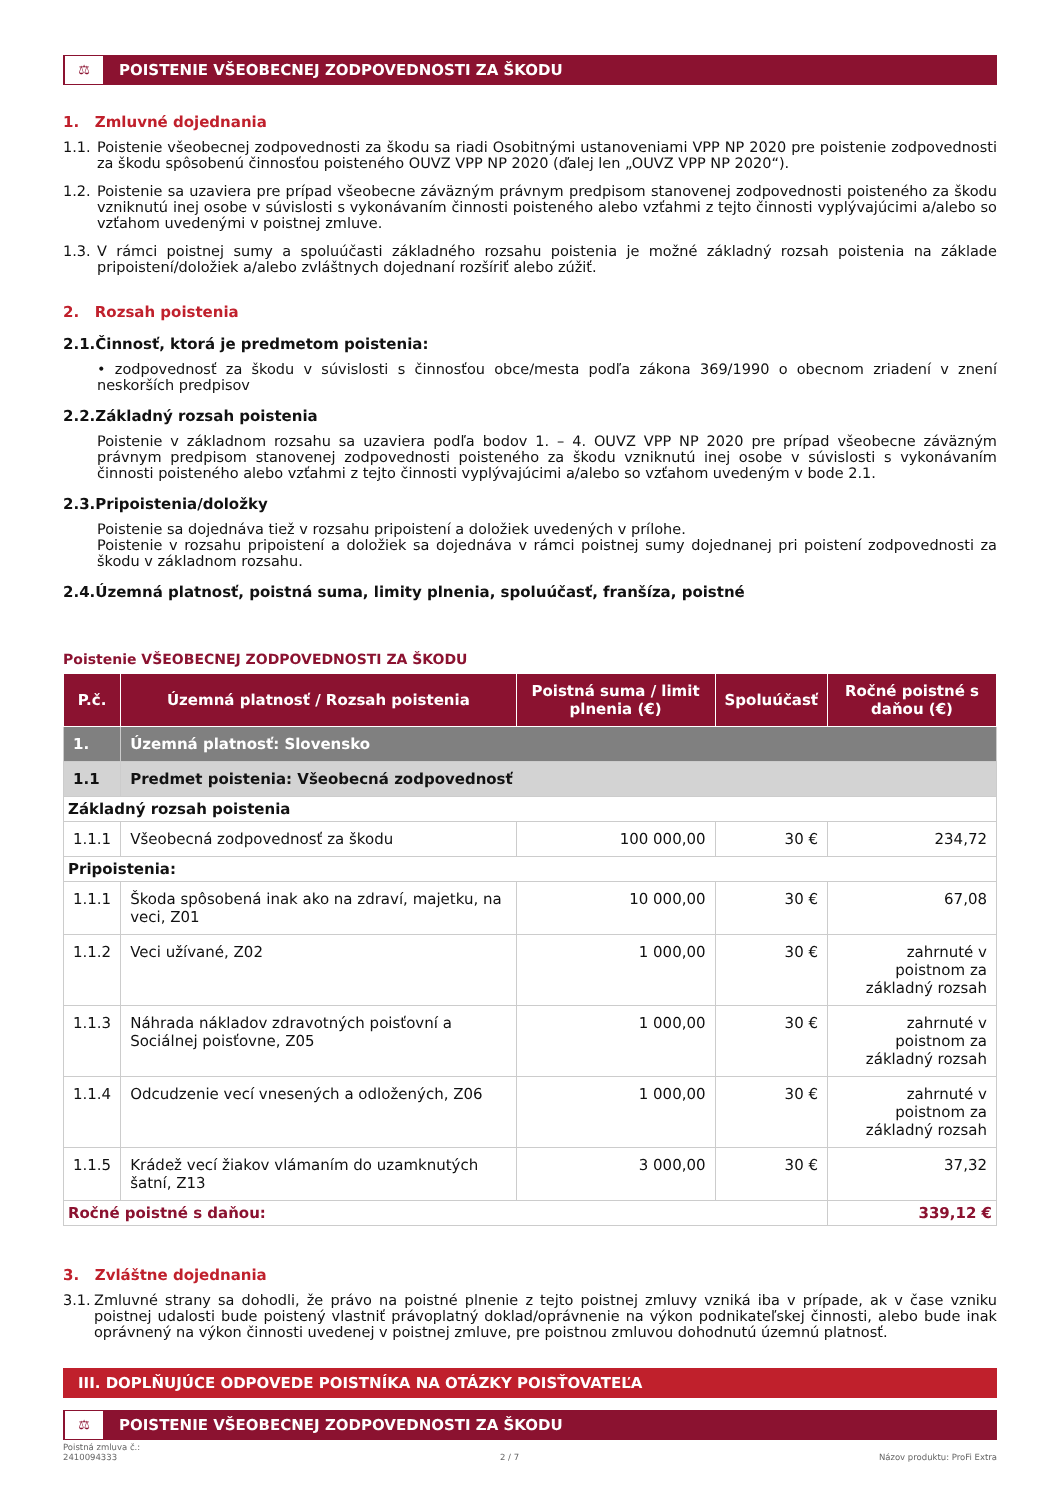⚖
POISTENIE VŠEOBECNEJ ZODPOVEDNOSTI ZA ŠKODU
1. Zmluvné dojednania
1.1. Poistenie všeobecnej zodpovednosti za škodu sa riadi Osobitnými ustanoveniami VPP NP 2020 pre poistenie zodpovednosti za škodu spôsobenú činnosťou poisteného OUVZ VPP NP 2020 (ďalej len „OUVZ VPP NP 2020“).
1.2. Poistenie sa uzaviera pre prípad všeobecne záväzným právnym predpisom stanovenej zodpovednosti poisteného za škodu vzniknutú inej osobe v súvislosti s vykonávaním činnosti poisteného alebo vzťahmi z tejto činnosti vyplývajúcimi a/alebo so vzťahom uvedenými v poistnej zmluve.
1.3. V rámci poistnej sumy a spoluúčasti základného rozsahu poistenia je možné základný rozsah poistenia na základe pripoistení/doložiek a/alebo zvláštnych dojednaní rozšíriť alebo zúžiť.
2. Rozsah poistenia
2.1.Činnosť, ktorá je predmetom poistenia:
• zodpovednosť za škodu v súvislosti s činnosťou obce/mesta podľa zákona 369/1990 o obecnom zriadení v znení neskorších predpisov
2.2.Základný rozsah poistenia
Poistenie v základnom rozsahu sa uzaviera podľa bodov 1. – 4. OUVZ VPP NP 2020 pre prípad všeobecne záväzným právnym predpisom stanovenej zodpovednosti poisteného za škodu vzniknutú inej osobe v súvislosti s vykonávaním činnosti poisteného alebo vzťahmi z tejto činnosti vyplývajúcimi a/alebo so vzťahom uvedeným v bode 2.1.
2.3.Pripoistenia/doložky
Poistenie sa dojednáva tiež v rozsahu pripoistení a doložiek uvedených v prílohe.
Poistenie v rozsahu pripoistení a doložiek sa dojednáva v rámci poistnej sumy dojednanej pri poistení zodpovednosti za škodu v základnom rozsahu.
2.4.Územná platnosť, poistná suma, limity plnenia, spoluúčasť, franšíza, poistné
Poistenie VŠEOBECNEJ ZODPOVEDNOSTI ZA ŠKODU
| P.č. | Územná platnosť / Rozsah poistenia | Poistná suma / limit plnenia (€) | Spoluúčasť | Ročné poistné s daňou (€) |
| --- | --- | --- | --- | --- |
| 1. | Územná platnosť: Slovensko | | | |
| 1.1 | Predmet poistenia: Všeobecná zodpovednosť | | | |
| Základný rozsah poistenia | | | | |
| 1.1.1 | Všeobecná zodpovednosť za škodu | 100 000,00 | 30 € | 234,72 |
| Pripoistenia: | | | | |
| 1.1.1 | Škoda spôsobená inak ako na zdraví, majetku, na veci, Z01 | 10 000,00 | 30 € | 67,08 |
| 1.1.2 | Veci užívané, Z02 | 1 000,00 | 30 € | zahrnuté v poistnom za základný rozsah |
| 1.1.3 | Náhrada nákladov zdravotných poisťovní a Sociálnej poisťovne, Z05 | 1 000,00 | 30 € | zahrnuté v poistnom za základný rozsah |
| 1.1.4 | Odcudzenie vecí vnesených a odložených, Z06 | 1 000,00 | 30 € | zahrnuté v poistnom za základný rozsah |
| 1.1.5 | Krádež vecí žiakov vlámaním do uzamknutých šatní, Z13 | 3 000,00 | 30 € | 37,32 |
| Ročné poistné s daňou: | | | | 339,12 € |
3. Zvláštne dojednania
3.1. Zmluvné strany sa dohodli, že právo na poistné plnenie z tejto poistnej zmluvy vzniká iba v prípade, ak v čase vzniku poistnej udalosti bude poistený vlastniť právoplatný doklad/oprávnenie na výkon podnikateľskej činnosti, alebo bude inak oprávnený na výkon činnosti uvedenej v poistnej zmluve, pre poistnou zmluvou dohodnutú územnú platnosť.
III. DOPLŇUJÚCE ODPOVEDE POISTNÍKA NA OTÁZKY POISŤOVATEĽA
⚖
POISTENIE VŠEOBECNEJ ZODPOVEDNOSTI ZA ŠKODU
Poistná zmluva č.:
2410094333
2 / 7
Názov produktu: ProFi Extra